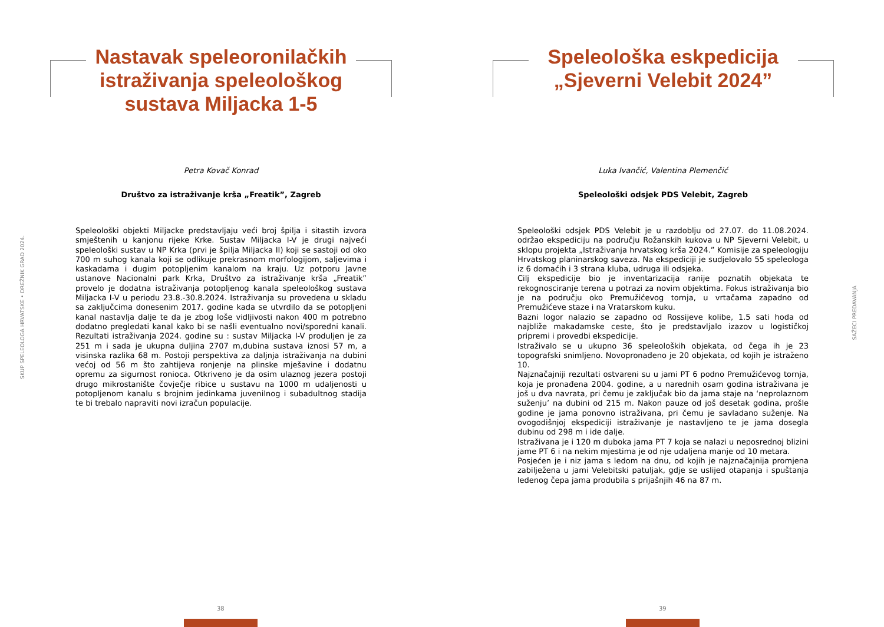Nastavak speleoronilačkih
istraživanja speleološkog
sustava Miljacka 1-5
SKUP SPELEOLOGA HRVATSKE • DREŽNIK GRAD 2024.
Petra Kovač Konrad
Društvo za istraživanje krša „Freatik”, Zagreb
Speleološki objekti Miljacke predstavljaju veći broj špilja i sitastih izvora smještenih u kanjonu rijeke Krke. Sustav Miljacka I-V je drugi najveći speleološki sustav u NP Krka (prvi je špilja Miljacka II) koji se sastoji od oko 700 m suhog kanala koji se odlikuje prekrasnom morfologijom, saljevima i kaskadama i dugim potopljenim kanalom na kraju. Uz potporu Javne ustanove Nacionalni park Krka, Društvo za istraživanje krša „Freatik” provelo je dodatna istraživanja potopljenog kanala speleološkog sustava Miljacka I-V u periodu 23.8.-30.8.2024. Istraživanja su provedena u skladu sa zaključcima donesenim 2017. godine kada se utvrdilo da se potopljeni kanal nastavlja dalje te da je zbog loše vidljivosti nakon 400 m potrebno dodatno pregledati kanal kako bi se našli eventualno novi/sporedni kanali. Rezultati istraživanja 2024. godine su : sustav Miljacka I-V produljen je za 251 m i sada je ukupna duljina 2707 m,dubina sustava iznosi 57 m, a visinska razlika 68 m. Postoji perspektiva za daljnja istraživanja na dubini većoj od 56 m što zahtijeva ronjenje na plinske mješavine i dodatnu opremu za sigurnost ronioca. Otkriveno je da osim ulaznog jezera postoji drugo mikrostanište čovječje ribice u sustavu na 1000 m udaljenosti u potopljenom kanalu s brojnim jedinkama juvenilnog i subadultnog stadija te bi trebalo napraviti novi izračun populacije.
38
Speleološka eskpedicija
„Sjeverni Velebit 2024”
SAŽECI PREDAVANJA
Luka Ivančić, Valentina Plemenčić
Speleološki odsjek PDS Velebit, Zagreb
Speleološki odsjek PDS Velebit je u razdoblju od 27.07. do 11.08.2024. održao ekspediciju na području Rožanskih kukova u NP Sjeverni Velebit, u sklopu projekta „Istraživanja hrvatskog krša 2024.” Komisije za speleologiju Hrvatskog planinarskog saveza. Na ekspediciji je sudjelovalo 55 speleologa iz 6 domaćih i 3 strana kluba, udruga ili odsjeka.
Cilj ekspedicije bio je inventarizacija ranije poznatih objekata te rekognosciranje terena u potrazi za novim objektima. Fokus istraživanja bio je na području oko Premužićevog tornja, u vrtačama zapadno od Premužićeve staze i na Vratarskom kuku.
Bazni logor nalazio se zapadno od Rossijeve kolibe, 1.5 sati hoda od najbliže makadamske ceste, što je predstavljalo izazov u logističkoj pripremi i provedbi ekspedicije.
Istraživalo se u ukupno 36 speleoloških objekata, od čega ih je 23 topografski snimljeno. Novopronađeno je 20 objekata, od kojih je istraženo 10.
Najznačajniji rezultati ostvareni su u jami PT 6 podno Premužićevog tornja, koja je pronađena 2004. godine, a u narednih osam godina istraživana je još u dva navrata, pri čemu je zaključak bio da jama staje na ‘neprolaznom suženju’ na dubini od 215 m. Nakon pauze od još desetak godina, prošle godine je jama ponovno istraživana, pri čemu je savladano suženje. Na ovogodišnjoj ekspediciji istraživanje je nastavljeno te je jama dosegla dubinu od 298 m i ide dalje.
Istraživana je i 120 m duboka jama PT 7 koja se nalazi u neposrednoj blizini jame PT 6 i na nekim mjestima je od nje udaljena manje od 10 metara.
Posjećen je i niz jama s ledom na dnu, od kojih je najznačajnija promjena zabilježena u jami Velebitski patuljak, gdje se uslijed otapanja i spuštanja ledenog čepa jama produbila s prijašnjih 46 na 87 m.
39